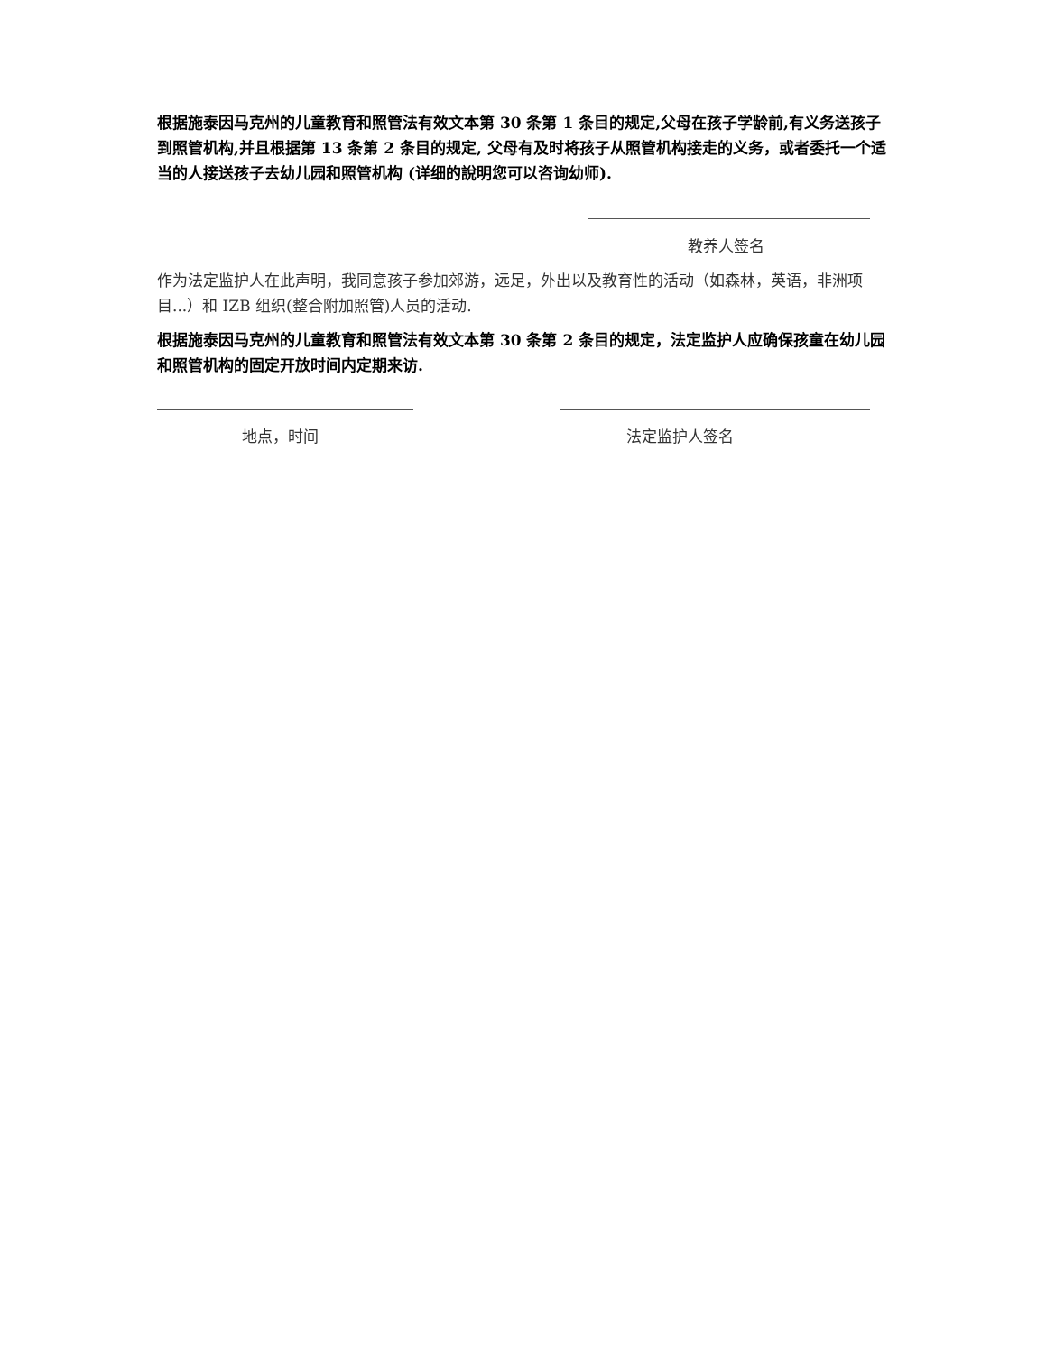根据施泰因马克州的儿童教育和照管法有效文本第 30 条第 1 条目的规定,父母在孩子学龄前,有义务送孩子到照管机构,并且根据第 13 条第 2 条目的规定, 父母有及时将孩子从照管机构接走的义务，或者委托一个适当的人接送孩子去幼儿园和照管机构 (详细的說明您可以咨询幼师).
教养人签名
作为法定监护人在此声明，我同意孩子参加郊游，远足，外出以及教育性的活动（如森林，英语，非洲项目...）和 IZB 组织(整合附加照管)人员的活动.
根据施泰因马克州的儿童教育和照管法有效文本第 30 条第 2 条目的规定，法定监护人应确保孩童在幼儿园和照管机构的固定开放时间内定期来访.
地点，时间 法定监护人签名